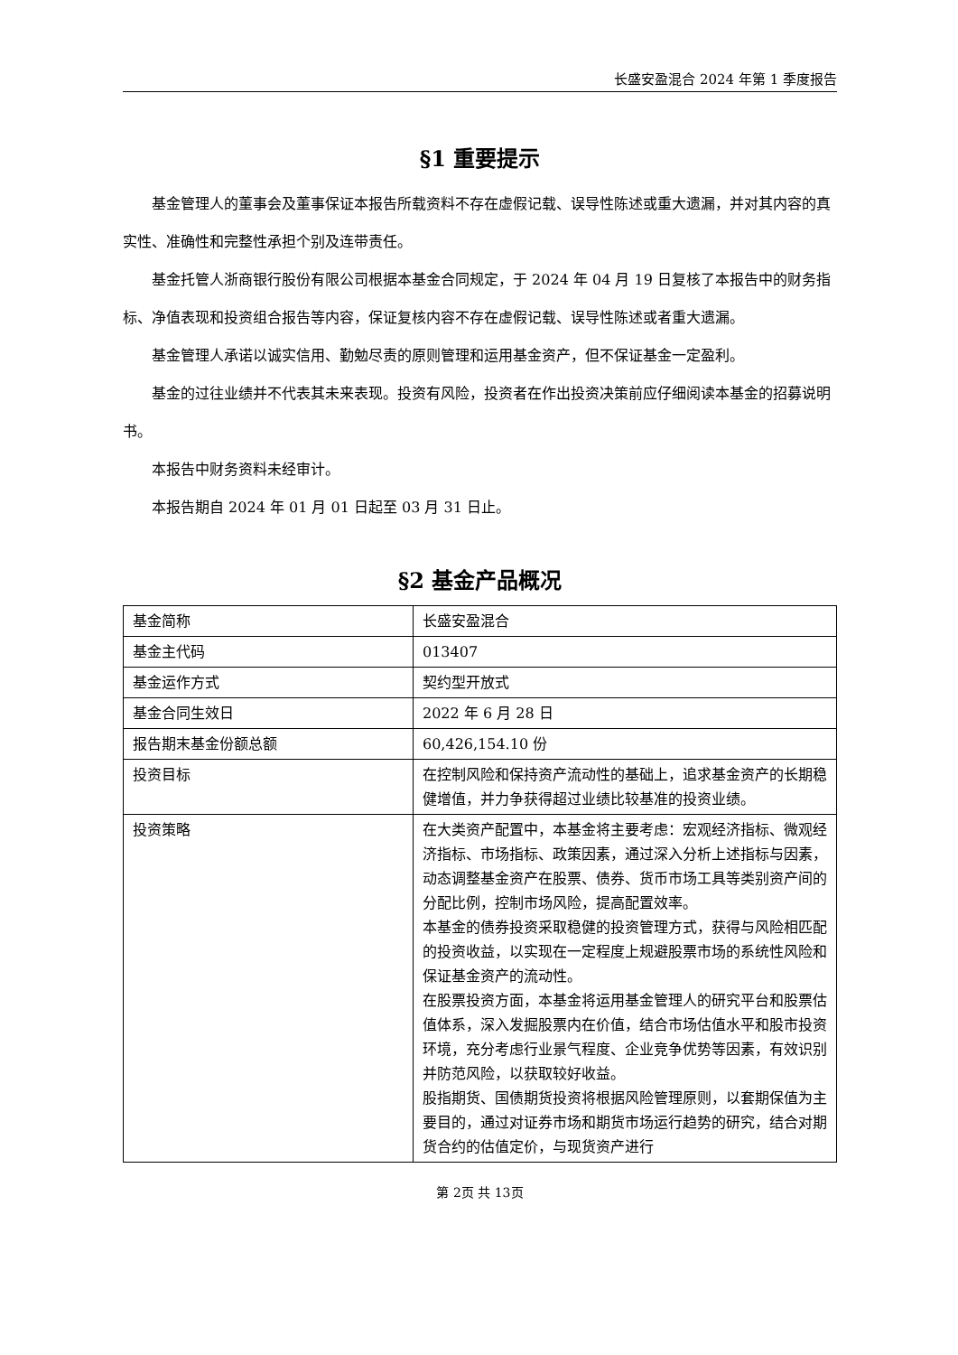长盛安盈混合 2024 年第 1 季度报告
§1 重要提示
基金管理人的董事会及董事保证本报告所载资料不存在虚假记载、误导性陈述或重大遗漏，并对其内容的真实性、准确性和完整性承担个别及连带责任。
基金托管人浙商银行股份有限公司根据本基金合同规定，于 2024 年 04 月 19 日复核了本报告中的财务指标、净值表现和投资组合报告等内容，保证复核内容不存在虚假记载、误导性陈述或者重大遗漏。
基金管理人承诺以诚实信用、勤勉尽责的原则管理和运用基金资产，但不保证基金一定盈利。
基金的过往业绩并不代表其未来表现。投资有风险，投资者在作出投资决策前应仔细阅读本基金的招募说明书。
本报告中财务资料未经审计。
本报告期自 2024 年 01 月 01 日起至 03 月 31 日止。
§2 基金产品概况
| 基金简称 | 长盛安盈混合 |
| 基金主代码 | 013407 |
| 基金运作方式 | 契约型开放式 |
| 基金合同生效日 | 2022 年 6 月 28 日 |
| 报告期末基金份额总额 | 60,426,154.10 份 |
| 投资目标 | 在控制风险和保持资产流动性的基础上，追求基金资产的长期稳健增值，并力争获得超过业绩比较基准的投资业绩。 |
| 投资策略 | 在大类资产配置中，本基金将主要考虑：宏观经济指标、微观经济指标、市场指标、政策因素，通过深入分析上述指标与因素，动态调整基金资产在股票、债券、货币市场工具等类别资产间的分配比例，控制市场风险，提高配置效率。 本基金的债券投资采取稳健的投资管理方式，获得与风险相匹配的投资收益，以实现在一定程度上规避股票市场的系统性风险和保证基金资产的流动性。 在股票投资方面，本基金将运用基金管理人的研究平台和股票估值体系，深入发掘股票内在价值，结合市场估值水平和股市投资环境，充分考虑行业景气程度、企业竞争优势等因素，有效识别并防范风险，以获取较好收益。 股指期货、国债期货投资将根据风险管理原则，以套期保值为主要目的，通过对证券市场和期货市场运行趋势的研究，结合对期货合约的估值定价，与现货资产进行 |
第 2页 共 13页